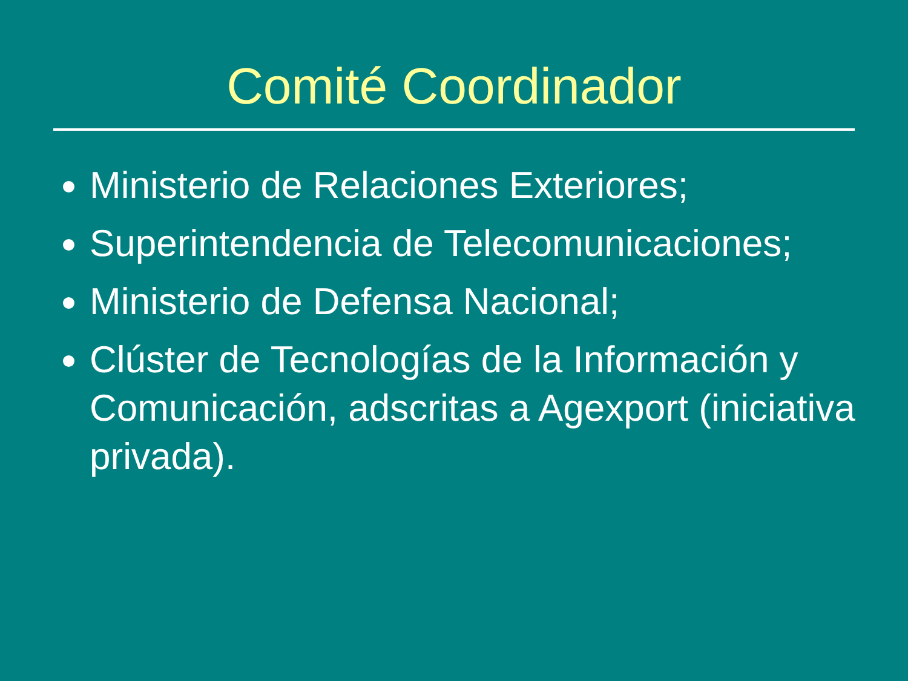Comité Coordinador
Ministerio de Relaciones Exteriores;
Superintendencia de Telecomunicaciones;
Ministerio de Defensa Nacional;
Clúster de Tecnologías de la Información y Comunicación, adscritas a Agexport (iniciativa privada).